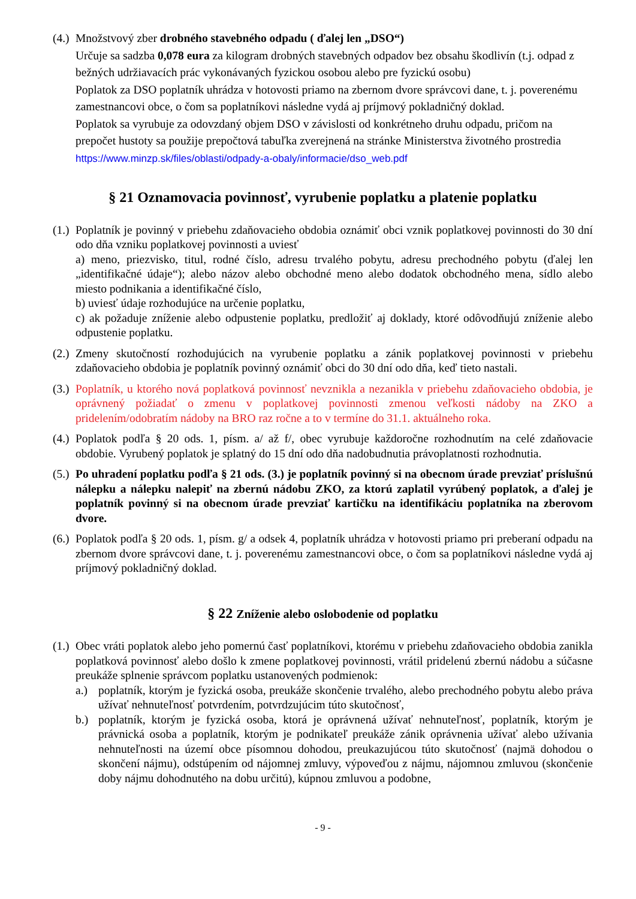(4.)
Množstvový zber drobného stavebného odpadu ( ďalej len „DSO“)
Určuje sa sadzba 0,078 eura za kilogram drobných stavebných odpadov bez obsahu škodlivín (t.j. odpad z bežných udržiavacích prác vykonávaných fyzickou osobou alebo pre fyzickú osobu)
Poplatok za DSO poplatník uhrádza v hotovosti priamo na zbernom dvore správcovi dane, t. j. poverenému zamestnancovi obce, o čom sa poplatníkovi následne vydá aj príjmový pokladničný doklad.
Poplatok sa vyrubuje za odovzdaný objem DSO v závislosti od konkrétneho druhu odpadu, pričom na prepočet hustoty sa použije prepočtová tabuľka zverejnená na stránke Ministerstva životného prostredia https://www.minzp.sk/files/oblasti/odpady-a-obaly/informacie/dso_web.pdf
§ 21 Oznamovacia povinnosť, vyrubenie poplatku a platenie poplatku
(1.)
Poplatník je povinný v priebehu zdaňovacieho obdobia oznámiť obci vznik poplatkovej povinnosti do 30 dní odo dňa vzniku poplatkovej povinnosti a uviesť
a) meno, priezvisko, titul, rodné číslo, adresu trvalého pobytu, adresu prechodného pobytu (ďalej len „identifikačné údaje“); alebo názov alebo obchodné meno alebo dodatok obchodného mena, sídlo alebo miesto podnikania a identifikačné číslo,
b) uviesť údaje rozhodujúce na určenie poplatku,
c) ak požaduje zníženie alebo odpustenie poplatku, predložiť aj doklady, ktoré odôvodňujú zníženie alebo odpustenie poplatku.
(2.)
Zmeny skutočností rozhodujúcich na vyrubenie poplatku a zánik poplatkovej povinnosti v priebehu zdaňovacieho obdobia je poplatník povinný oznámiť obci do 30 dní odo dňa, keď tieto nastali.
(3.)
Poplatník, u ktorého nová poplatková povinnosť nevznikla a nezanikla v priebehu zdaňovacieho obdobia, je oprávnený požiadať o zmenu v poplatkovej povinnosti zmenou veľkosti nádoby na ZKO a pridelením/odobratím nádoby na BRO raz ročne a to v termíne do 31.1. aktuálneho roka.
(4.)
Poplatok podľa § 20 ods. 1, písm. a/ až f/, obec vyrubuje každoročne rozhodnutím na celé zdaňovacie obdobie. Vyrubený poplatok je splatný do 15 dní odo dňa nadobudnutia právoplatnosti rozhodnutia.
(5.)
Po uhradení poplatku podľa § 21 ods. (3.) je poplatník povinný si na obecnom úrade prevziať príslušnú nálepku a nálepku nalepiť na zbernú nádobu ZKO, za ktorú zaplatil vyrúbený poplatok, a ďalej je poplatník povinný si na obecnom úrade prevziať kartičku na identifikáciu poplatníka na zberovom dvore.
(6.)
Poplatok podľa § 20 ods. 1, písm. g/ a odsek 4, poplatník uhrádza v hotovosti priamo pri preberaní odpadu na zbernom dvore správcovi dane, t. j. poverenému zamestnancovi obce, o čom sa poplatníkovi následne vydá aj príjmový pokladničný doklad.
§ 22 Zníženie alebo oslobodenie od poplatku
(1.)
Obec vráti poplatok alebo jeho pomernú časť poplatníkovi, ktorému v priebehu zdaňovacieho obdobia zanikla poplatková povinnosť alebo došlo k zmene poplatkovej povinnosti, vrátil pridelenú zbernú nádobu a súčasne preukáže splnenie správcom poplatku ustanovených podmienok:
a.) poplatník, ktorým je fyzická osoba, preukáže skončenie trvalého, alebo prechodného pobytu alebo práva užívať nehnuteľnosť potvrdením, potvrdzujúcim túto skutočnosť,
b.) poplatník, ktorým je fyzická osoba, ktorá je oprávnená užívať nehnuteľnosť, poplatník, ktorým je právnická osoba a poplatník, ktorým je podnikateľ preukáže zánik oprávnenia užívať alebo užívania nehnuteľnosti na území obce písomnou dohodou, preukazujúcou túto skutočnosť (najmä dohodou o skončení nájmu), odstúpením od nájomnej zmluvy, výpoveďou z nájmu, nájomnou zmluvou (skončenie doby nájmu dohodnutého na dobu určitú), kúpnou zmluvou a podobne,
- 9 -